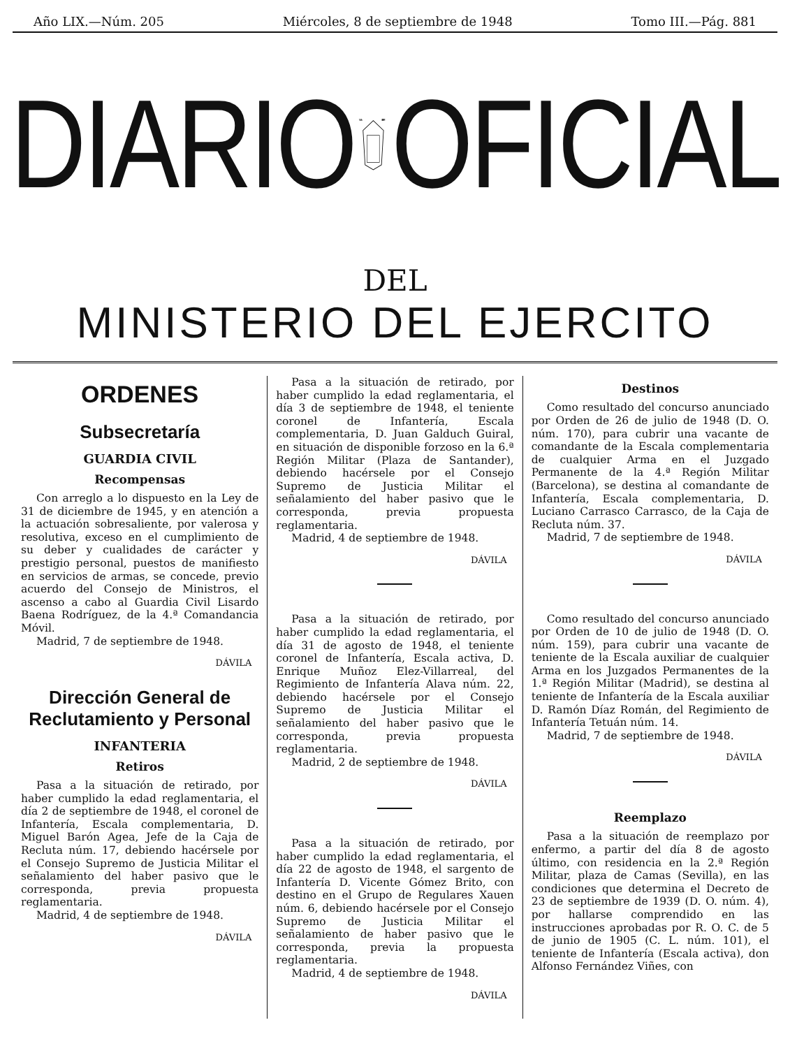Año LIX.—Núm. 205 Miércoles, 8 de septiembre de 1948 Tomo III.—Pág. 881
DIARIO
VNA
LIBRE
OFICIAL
DEL
MINISTERIO DEL EJERCITO
ORDENES
Subsecretaría
GUARDIA CIVIL
Recompensas
Con arreglo a lo dispuesto en la Ley de 31 de diciembre de 1945, y en atención a la actuación sobresaliente, por valerosa y resolutiva, exceso en el cumplimiento de su deber y cualidades de carácter y prestigio personal, puestos de manifiesto en servicios de armas, se concede, previo acuerdo del Consejo de Ministros, el ascenso a cabo al Guardia Civil Lisardo Baena Rodríguez, de la 4.ª Comandancia Móvil.
Madrid, 7 de septiembre de 1948.
DÁVILA
Dirección General de Reclutamiento y Personal
INFANTERIA
Retiros
Pasa a la situación de retirado, por haber cumplido la edad reglamentaria, el día 2 de septiembre de 1948, el coronel de Infantería, Escala complementaria, D. Miguel Barón Agea, Jefe de la Caja de Recluta núm. 17, debiendo hacérsele por el Consejo Supremo de Justicia Militar el señalamiento del haber pasivo que le corresponda, previa propuesta reglamentaria.
Madrid, 4 de septiembre de 1948.
DÁVILA
Pasa a la situación de retirado, por haber cumplido la edad reglamentaria, el día 3 de septiembre de 1948, el teniente coronel de Infantería, Escala complementaria, D. Juan Galduch Guiral, en situación de disponible forzoso en la 6.ª Región Militar (Plaza de Santander), debiendo hacérsele por el Consejo Supremo de Justicia Militar el señalamiento del haber pasivo que le corresponda, previa propuesta reglamentaria.
Madrid, 4 de septiembre de 1948.
DÁVILA
Pasa a la situación de retirado, por haber cumplido la edad reglamentaria, el día 31 de agosto de 1948, el teniente coronel de Infantería, Escala activa, D. Enrique Muñoz Elez-Villarreal, del Regimiento de Infantería Alava núm. 22, debiendo hacérsele por el Consejo Supremo de Justicia Militar el señalamiento del haber pasivo que le corresponda, previa propuesta reglamentaria.
Madrid, 2 de septiembre de 1948.
DÁVILA
Pasa a la situación de retirado, por haber cumplido la edad reglamentaria, el día 22 de agosto de 1948, el sargento de Infantería D. Vicente Gómez Brito, con destino en el Grupo de Regulares Xauen núm. 6, debiendo hacérsele por el Consejo Supremo de Justicia Militar el señalamiento de haber pasivo que le corresponda, previa la propuesta reglamentaria.
Madrid, 4 de septiembre de 1948.
DÁVILA
Destinos
Como resultado del concurso anunciado por Orden de 26 de julio de 1948 (D. O. núm. 170), para cubrir una vacante de comandante de la Escala complementaria de cualquier Arma en el Juzgado Permanente de la 4.ª Región Militar (Barcelona), se destina al comandante de Infantería, Escala complementaria, D. Luciano Carrasco Carrasco, de la Caja de Recluta núm. 37.
Madrid, 7 de septiembre de 1948.
DÁVILA
Como resultado del concurso anunciado por Orden de 10 de julio de 1948 (D. O. núm. 159), para cubrir una vacante de teniente de la Escala auxiliar de cualquier Arma en los Juzgados Permanentes de la 1.ª Región Militar (Madrid), se destina al teniente de Infantería de la Escala auxiliar D. Ramón Díaz Román, del Regimiento de Infantería Tetuán núm. 14.
Madrid, 7 de septiembre de 1948.
DÁVILA
Reemplazo
Pasa a la situación de reemplazo por enfermo, a partir del día 8 de agosto último, con residencia en la 2.ª Región Militar, plaza de Camas (Sevilla), en las condiciones que determina el Decreto de 23 de septiembre de 1939 (D. O. núm. 4), por hallarse comprendido en las instrucciones aprobadas por R. O. C. de 5 de junio de 1905 (C. L. núm. 101), el teniente de Infantería (Escala activa), don Alfonso Fernández Viñes, con